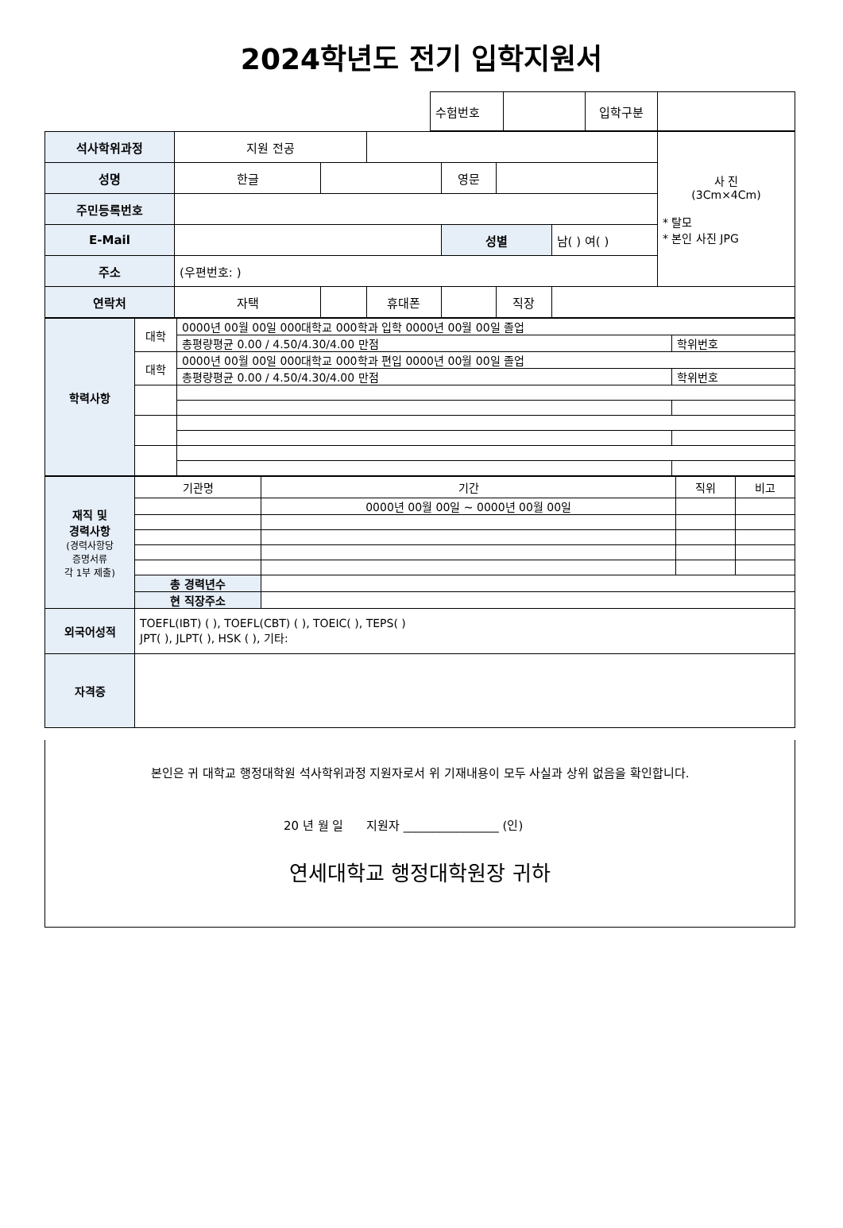2024학년도 전기 입학지원서
| 수험번호 | | 입학구분 | |
| 석사학위과정 | 지원 전공 | | | | | | 사 진 (3Cm×4Cm) * 탈모 * 본인 사진 JPG |
| 성명 | 한글 | | | 영문 | | | |
| 주민등록번호 | | | | | | | |
| E-Mail | | | | 성별 | | 남( ) 여( ) | |
| 주소 | (우편번호: ) | | | | | | |
| 연락처 | 자택 | | 휴대폰 | | 직장 | | |
| 학력사항 | 대학 | 0000년 00월 00일 000대학교 000학과 입학 0000년 00월 00일 졸업 | |
| | | 총평량평균 0.00 / 4.50/4.30/4.00 만점 | 학위번호 |
| | 대학 | 0000년 00월 00일 000대학교 000학과 편입 0000년 00월 00일 졸업 | |
| | | 총평량평균 0.00 / 4.50/4.30/4.00 만점 | 학위번호 |
| 재직 및 경력사항 (경력사항당 증명서류 각 1부 제출) | 기관명 | 기간 | 직위 | 비고 |
| | | 0000년 00월 00일 ~ 0000년 00월 00일 | | |
| | 총 경력년수 | | | |
| | 현 직장주소 | | | |
| 외국어성적 | TOEFL(IBT) ( ), TOEFL(CBT) ( ), TOEIC( ), TEPS( ) JPT( ), JLPT( ), HSK ( ), 기타: | | | |
| 자격증 | | | | |
본인은 귀 대학교 행정대학원 석사학위과정 지원자로서 위 기재내용이 모두 사실과 상위 없음을 확인합니다.
20 년 월 일 지원자 ________________ (인)
연세대학교 행정대학원장 귀하